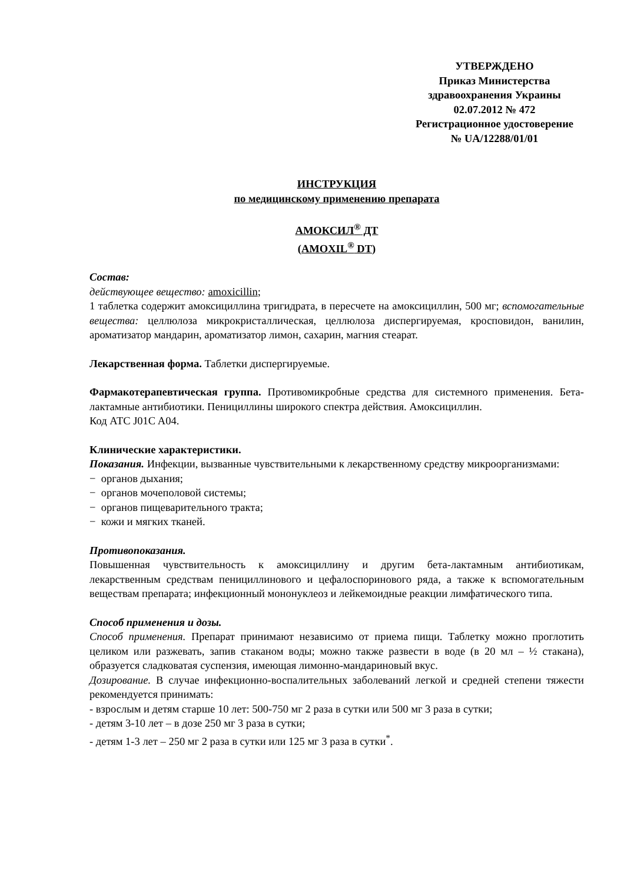УТВЕРЖДЕНО
Приказ Министерства
здравоохранения Украины
02.07.2012 № 472
Регистрационное удостоверение
№ UA/12288/01/01
ИНСТРУКЦИЯ
по медицинскому применению препарата
АМОКСИЛ<sup>®</sup> ДТ
(AMOXIL<sup>®</sup> DT)
Состав:
действующее вещество: amoxicillin;
1 таблетка содержит амоксициллина тригидрата, в пересчете на амоксициллин, 500 мг; вспомогательные вещества: целлюлоза микрокристаллическая, целлюлоза диспергируемая, кросповидон, ванилин, ароматизатор мандарин, ароматизатор лимон, сахарин, магния стеарат.
Лекарственная форма. Таблетки диспергируемые.
Фармакотерапевтическая группа. Противомикробные средства для системного применения. Бета-лактамные антибиотики. Пенициллины широкого спектра действия. Амоксициллин.
Код АТС J01C A04.
Клинические характеристики.
Показания. Инфекции, вызванные чувствительными к лекарственному средству микроорганизмами:
− органов дыхания;
− органов мочеполовой системы;
− органов пищеварительного тракта;
− кожи и мягких тканей.
Противопоказания.
Повышенная чувствительность к амоксициллину и другим бета-лактамным антибиотикам, лекарственным средствам пенициллинового и цефалоспоринового ряда, а также к вспомогательным веществам препарата; инфекционный мононуклеоз и лейкемоидные реакции лимфатического типа.
Способ применения и дозы.
Способ применения. Препарат принимают независимо от приема пищи. Таблетку можно проглотить целиком или разжевать, запив стаканом воды; можно также развести в воде (в 20 мл – ½ стакана), образуется сладковатая суспензия, имеющая лимонно-мандариновый вкус.
Дозирование. В случае инфекционно-воспалительных заболеваний легкой и средней степени тяжести рекомендуется принимать:
- взрослым и детям старше 10 лет: 500-750 мг 2 раза в сутки или 500 мг 3 раза в сутки;
- детям 3-10 лет – в дозе 250 мг 3 раза в сутки;
- детям 1-3 лет – 250 мг 2 раза в сутки или 125 мг 3 раза в сутки<sup>*</sup>.